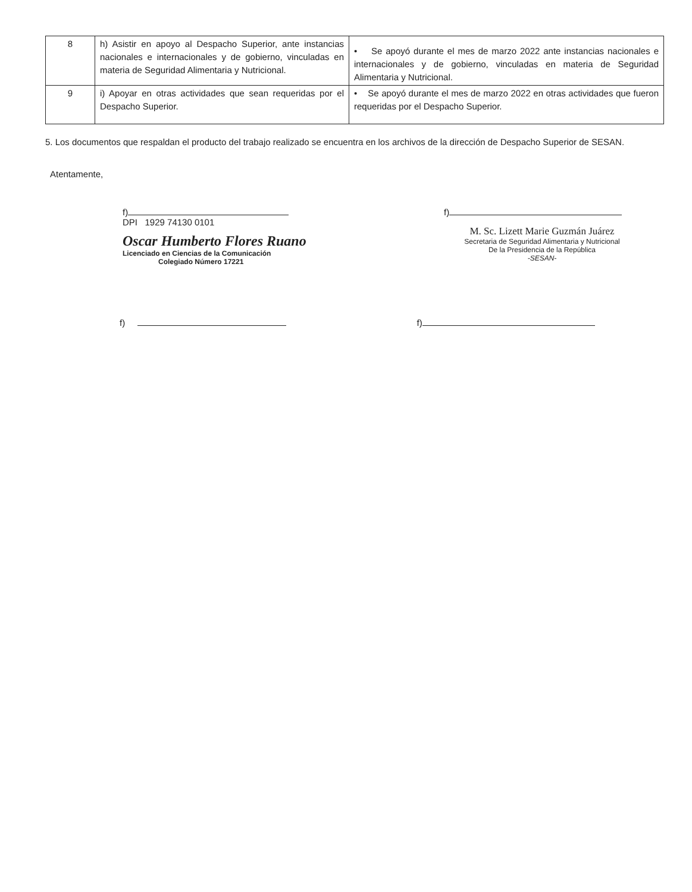| 8 | h) Asistir en apoyo al Despacho Superior, ante instancias nacionales e internacionales y de gobierno, vinculadas en materia de Seguridad Alimentaria y Nutricional. | • Se apoyó durante el mes de marzo 2022 ante instancias nacionales e internacionales y de gobierno, vinculadas en materia de Seguridad Alimentaria y Nutricional. |
| 9 | i) Apoyar en otras actividades que sean requeridas por el Despacho Superior. | • Se apoyó durante el mes de marzo 2022 en otras actividades que fueron requeridas por el Despacho Superior. |
5. Los documentos que respaldan el producto del trabajo realizado se encuentra en los archivos de la dirección de Despacho Superior de SESAN.
Atentamente,
f)
DPI 1929 74130 0101
Oscar Humberto Flores Ruano
Licenciado en Ciencias de la Comunicación
Colegiado Número 17221
f)
M. Sc. Lizett Marie Guzmán Juárez
Secretaria de Seguridad Alimentaria y Nutricional
De la Presidencia de la República
-SESAN-
f) f)